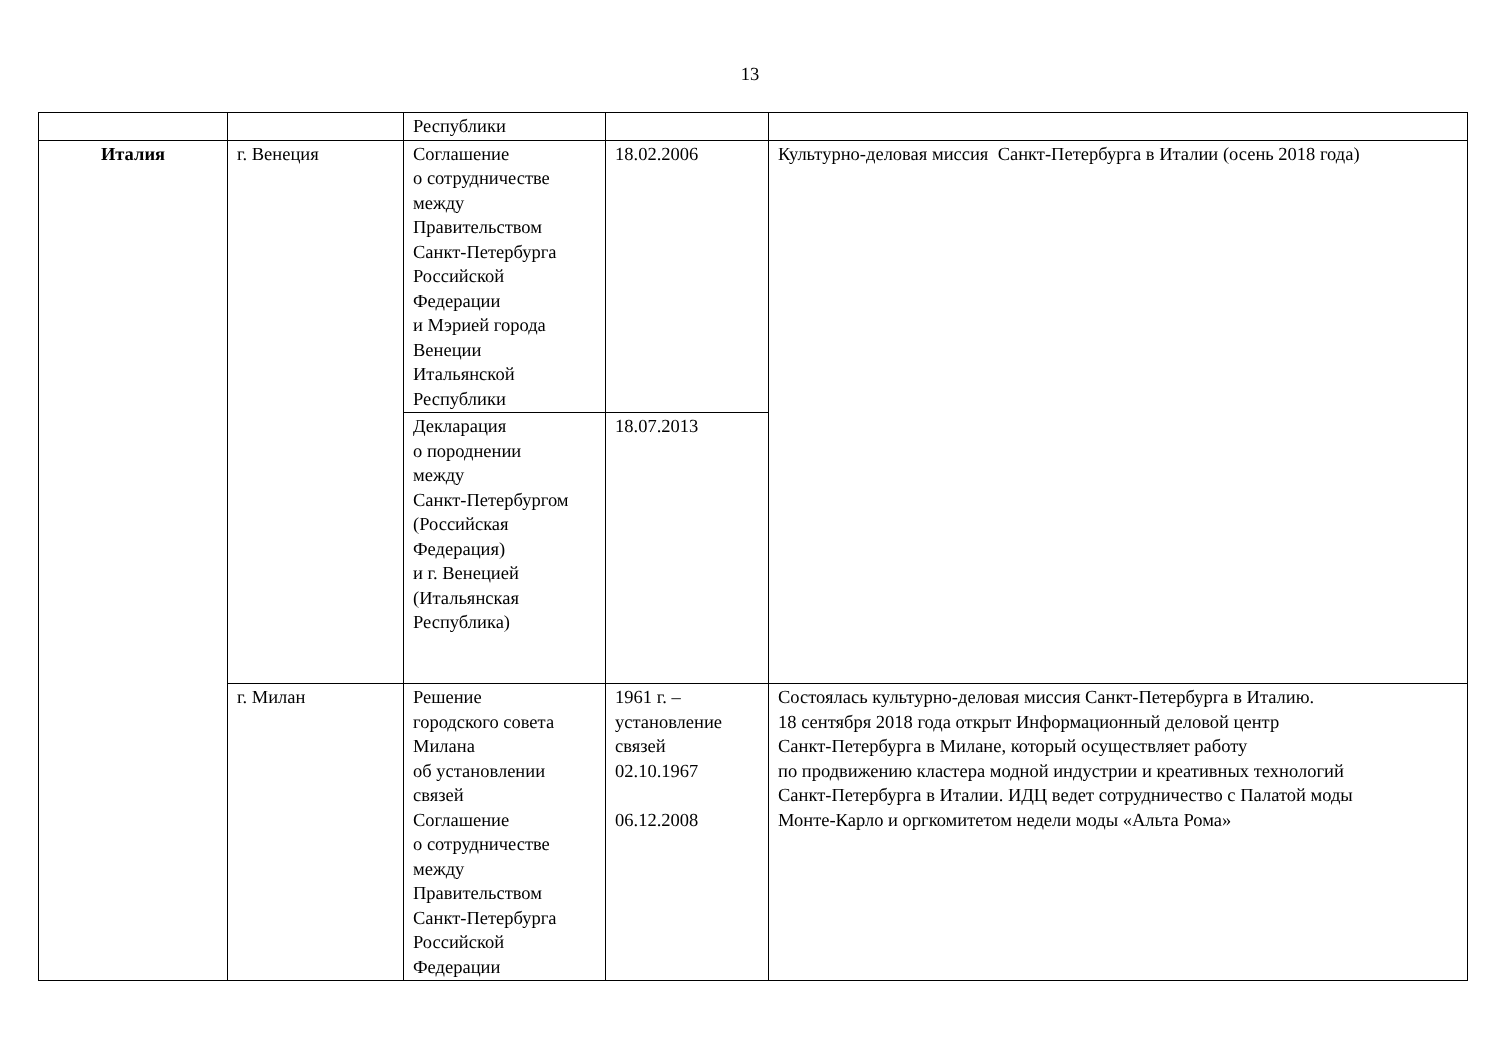13
| | | Республики | | |
| Италия | г. Венеция | Соглашение о сотрудничестве между Правительством Санкт-Петербурга Российской Федерации и Мэрией города Венеции Итальянской Республики | 18.02.2006 | Культурно-деловая миссия Санкт-Петербурга в Италии (осень 2018 года) |
| | | Декларация о породнении между Санкт-Петербургом (Российская Федерация) и г. Венецией (Итальянская Республика) | 18.07.2013 | |
| | г. Милан | Решение городского совета Милана об установлении связей Соглашение о сотрудничестве между Правительством Санкт-Петербурга Российской Федерации | 1961 г. – установление связей 02.10.1967 06.12.2008 | Состоялась культурно-деловая миссия Санкт-Петербурга в Италию. 18 сентября 2018 года открыт Информационный деловой центр Санкт-Петербурга в Милане, который осуществляет работу по продвижению кластера модной индустрии и креативных технологий Санкт-Петербурга в Италии. ИДЦ ведет сотрудничество с Палатой моды Монте-Карло и оргкомитетом недели моды «Альта Рома» |